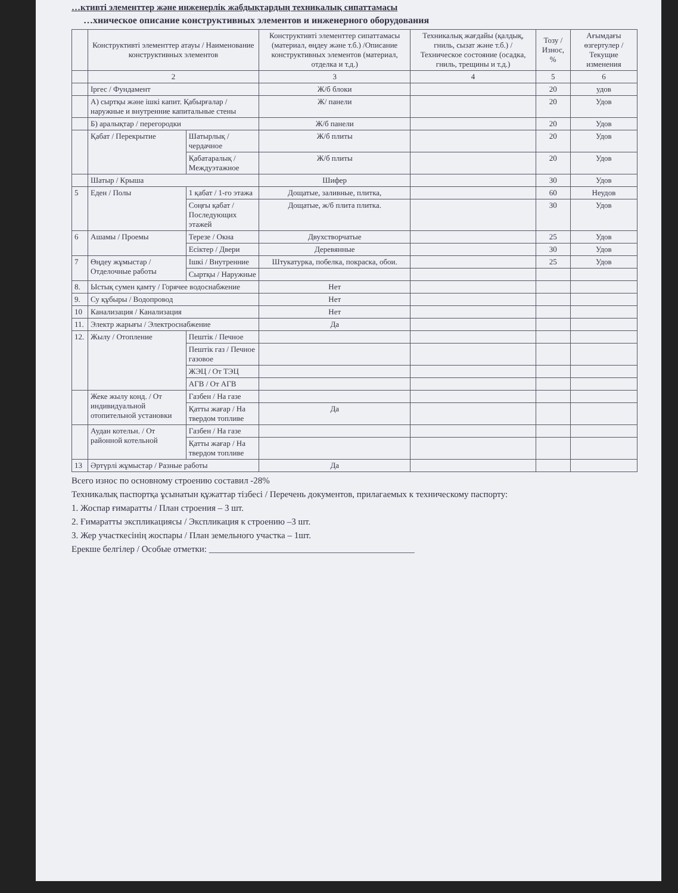…ктивті элементтер және инженерлік жабдықтардың техникалық сипаттамасы
…хническое описание конструктивных элементов и инженерного оборудования
| | Конструктивті элементтер атауы / Наименование конструктивных элементов | | Конструктивті элементтер сипаттамасы (материал, өңдеу және т.б.) /Описание конструктивных элементов (материал, отделка и т.д.) | Техникалық жағдайы (қалдық, гниль, сызат және т.б.) / Техническое состояние (осадка, гниль, трещины и т.д.) | Тозу / Износ, % | Ағымдағы өзгертулер / Текущие изменения |
| --- | --- | --- | --- | --- | --- | --- |
| | 2 | | 3 | 4 | 5 | 6 |
| | Іргес / Фундамент | | Ж/б блоки | | 20 | удов |
| | А) сыртқы және ішкі капит. Қабырғалар / наружные и внутренние капитальные стены | | Ж/ панели | | 20 | Удов |
| | Б) аралықтар / перегородки | | Ж/б панели | | 20 | Удов |
| | Қабат / Перекрытие | Шатырлық / чердачное | Ж/б плиты | | 20 | Удов |
| | | Қабатаралық / Междуэтажное | Ж/б плиты | | 20 | Удов |
| | Шатыр / Крыша | | Шифер | | 30 | Удов |
| 5 | Еден / Полы | 1 қабат / 1-го этажа | Дощатые, заливные, плитка, | | 60 | Неудов |
| | | Соңғы қабат / Последующих этажей | Дощатые, ж/б плита плитка. | | 30 | Удов |
| 6 | Ашамы / Проемы | Терезе / Окна | Двухстворчатые | | 25 | Удов |
| | | Есіктер / Двери | Деревянные | | 30 | Удов |
| 7 | Өңдеу жұмыстар / Отделочные работы | Ішкі / Внутренние | Штукатурка, побелка, покраска, обои. | | 25 | Удов |
| | | Сыртқы / Наружные | | | | |
| 8. | Ыстық сумен қамту / Горячее водоснабжение | | Нет | | | |
| 9. | Су құбыры / Водопровод | | Нет | | | |
| 10 | Канализация / Канализация | | Нет | | | |
| 11. | Электр жарығы / Электроснабжение | | Да | | | |
| 12. | Жылу / Отопление | Пештік / Печное | | | | |
| | | Пештік газ / Печное газовое | | | | |
| | | ЖЭЦ / От ТЭЦ | | | | |
| | | АГВ / От АГВ | | | | |
| | Жеке жылу конд. / От индивидуальной отопительной установки | Газбен / На газе | | | | |
| | | Қатты жағар / На твердом топливе | Да | | | |
| | Аудан котельн. / От районной котельной | Газбен / На газе | | | | |
| | | Қатты жағар / На твердом топливе | | | | |
| 13 | Әртүрлі жұмыстар / Разные работы | | Да | | | |
Всего износ по основному строению составил -28%
Техникалық паспортқа ұсынатын құжаттар тізбесі / Перечень документов, прилагаемых к техническому паспорту:
1. Жоспар ғимаратты / План строения – 3 шт.
2. Ғимаратты экспликациясы / Экспликация к строению –3 шт.
3. Жер участкесінің жоспары / План земельного участка – 1шт.
Ерекше белгілер / Особые отметки: ______________________________________________